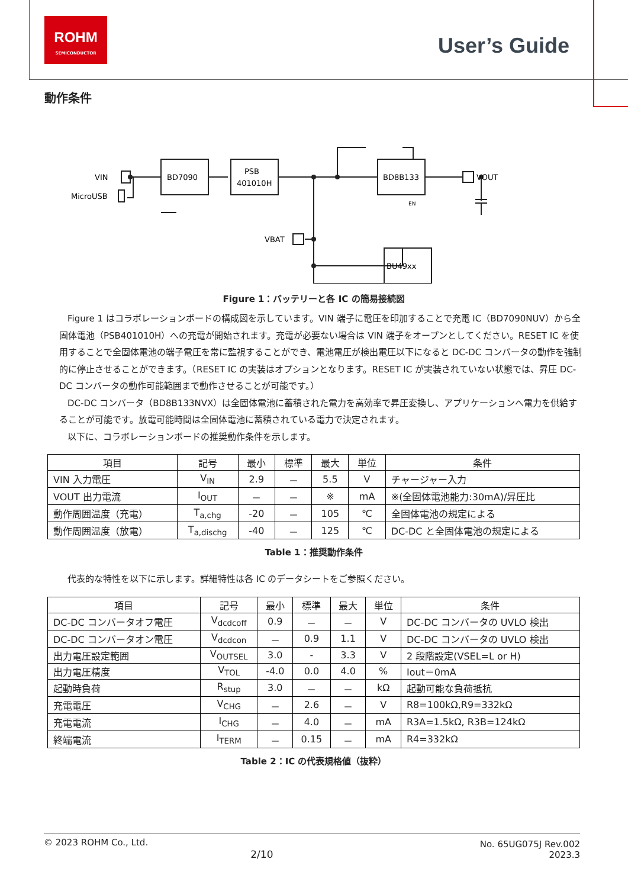ROHM
SEMICONDUCTOR
User’s Guide
動作条件
VIN
MicroUSB
BD7090
PSB
401010H
BD8B133
BU49xx
VBAT
VOUT
EN
Figure 1：バッテリーと各 IC の簡易接続図
Figure 1 はコラボレーションボードの構成図を示しています。VIN 端子に電圧を印加することで充電 IC（BD7090NUV）から全固体電池（PSB401010H）への充電が開始されます。充電が必要ない場合は VIN 端子をオープンとしてください。RESET IC を使用することで全固体電池の端子電圧を常に監視することができ、電池電圧が検出電圧以下になると DC-DC コンバータの動作を強制的に停止させることができます。（RESET IC の実装はオプションとなります。RESET IC が実装されていない状態では、昇圧 DC-DC コンバータの動作可能範囲まで動作させることが可能です。）
DC-DC コンバータ（BD8B133NVX）は全固体電池に蓄積された電力を高効率で昇圧変換し、アプリケーションへ電力を供給することが可能です。放電可能時間は全固体電池に蓄積されている電力で決定されます。
以下に、コラボレーションボードの推奨動作条件を示します。
| 項目 | 記号 | 最小 | 標準 | 最大 | 単位 | 条件 |
| --- | --- | --- | --- | --- | --- | --- |
| VIN 入力電圧 | V<sub>IN</sub> | 2.9 | － | 5.5 | V | チャージャー入力 |
| VOUT 出力電流 | I<sub>OUT</sub> | － | － | ※ | mA | ※(全固体電池能力:30mA)/昇圧比 |
| 動作周囲温度（充電） | T<sub>a,chg</sub> | -20 | － | 105 | ℃ | 全固体電池の規定による |
| 動作周囲温度（放電） | T<sub>a,dischg</sub> | -40 | － | 125 | ℃ | DC-DC と全固体電池の規定による |
Table 1：推奨動作条件
代表的な特性を以下に示します。詳細特性は各 IC のデータシートをご参照ください。
| 項目 | 記号 | 最小 | 標準 | 最大 | 単位 | 条件 |
| --- | --- | --- | --- | --- | --- | --- |
| DC-DC コンバータオフ電圧 | V<sub>dcdcoff</sub> | 0.9 | － | － | V | DC-DC コンバータの UVLO 検出 |
| DC-DC コンバータオン電圧 | V<sub>dcdcon</sub> | － | 0.9 | 1.1 | V | DC-DC コンバータの UVLO 検出 |
| 出力電圧設定範囲 | V<sub>OUTSEL</sub> | 3.0 | - | 3.3 | V | 2 段階設定(VSEL=L or H) |
| 出力電圧精度 | V<sub>TOL</sub> | -4.0 | 0.0 | 4.0 | % | Iout＝0mA |
| 起動時負荷 | R<sub>stup</sub> | 3.0 | － | － | kΩ | 起動可能な負荷抵抗 |
| 充電電圧 | V<sub>CHG</sub> | － | 2.6 | － | V | R8=100kΩ,R9=332kΩ |
| 充電電流 | I<sub>CHG</sub> | － | 4.0 | － | mA | R3A=1.5kΩ, R3B=124kΩ |
| 終端電流 | I<sub>TERM</sub> | － | 0.15 | － | mA | R4=332kΩ |
Table 2：IC の代表規格値（抜粋）
© 2023 ROHM Co., Ltd.
No. 65UG075J Rev.002
2023.3
2/10